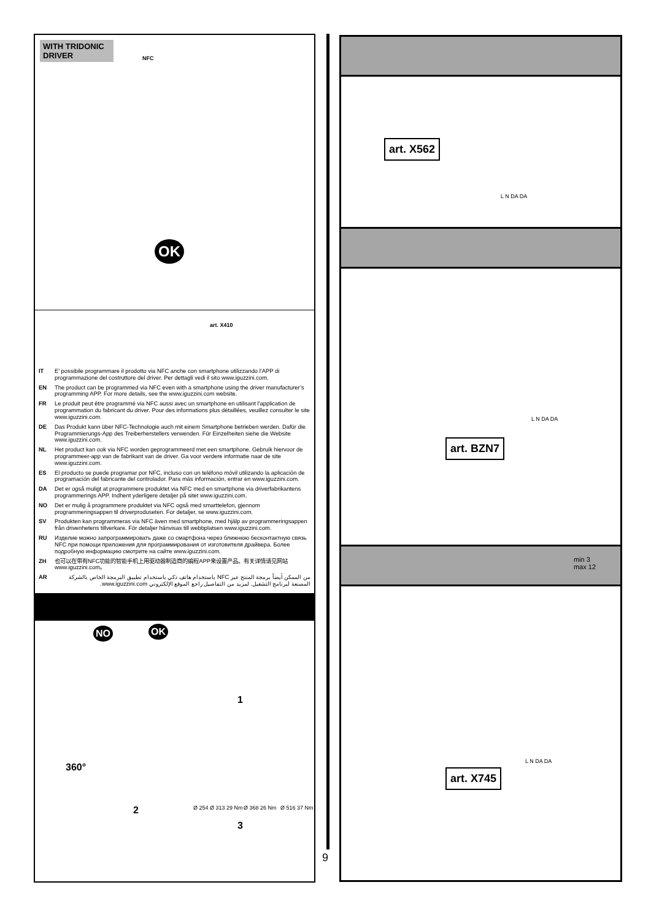WITH TRIDONIC DRIVER
NFC
OK
art. X410
IT E’ possibile programmare il prodotto via NFC anche con smartphone utilizzando l’APP di programmazione del costruttore del driver. Per dettagli vedi il sito www.iguzzini.com.
EN The product can be programmed via NFC even with a smartphone using the driver manufacturer’s programming APP. For more details, see the www.iguzzini.com website.
FR Le produit peut être programmé via NFC aussi avec un smartphone en utilisant l’application de programmation du fabricant du driver. Pour des informations plus détaillées, veuillez consulter le site www.iguzzini.com.
DE Das Produkt kann über NFC-Technologie auch mit einem Smartphone betrieben werden. Dafür die Programmierungs-App des Treiberherstellers verwenden. Für Einzelheiten siehe die Website www.iguzzini.com.
NL Het product kan ook via NFC worden geprogrammeerd met een smartphone. Gebruik hiervoor de programmeer-app van de fabrikant van de driver. Ga voor verdere informatie naar de site www.iguzzini.com.
ES El producto se puede programar por NFC, incluso con un teléfono móvil utilizando la aplicación de programación del fabricante del controlador. Para más información, entrar en www.iguzzini.com.
DA Det er også muligt at programmere produktet via NFC med en smartphone via driverfabrikantens programmerings APP. Indhent yderligere detaljer på sitet www.iguzzini.com.
NO Det er mulig å programmere produktet via NFC også med smarttelefon, gjennom programmeringsappen til driverproduseten. For detaljer, se www.iguzzini.com.
SV Produkten kan programmeras via NFC även med smartphone, med hjälp av programmeringsappen från drivenhetens tillverkare. För detaljer hänvisas till webbplatsen www.iguzzini.com.
RU Изделие можно запрограммировать даже со смартфона через ближнюю бесконтактную связь NFC при помощи приложения для программирования от изготовителя драйвера. Более подробную информацию смотрите на сайте www.iguzzini.com.
ZH 也可以在带有NFC功能的智能手机上用驱动器制造商的编程APP来设置产品。有关详情请见网站www.iguzzini.com。
AR من الممكن أيضاً برمجة المنتج عبر NFC باستخدام هاتف ذكي باستخدام تطبيق البرمجة الخاص بالشركة المصنعة لبرنامج التشغيل. لمزيد من التفاصيل راجع الموقع الإلكتروني www.iguzzini.com.
NO OK
1
360°
Ø 254 Ø 313 29 Nm Ø 368 26 Nm Ø 516 37 Nm 2
3
9
art. X562
L N DA DA
L N DA DA
art. BZN7
min 3
max 12
L N DA DA
art. X745